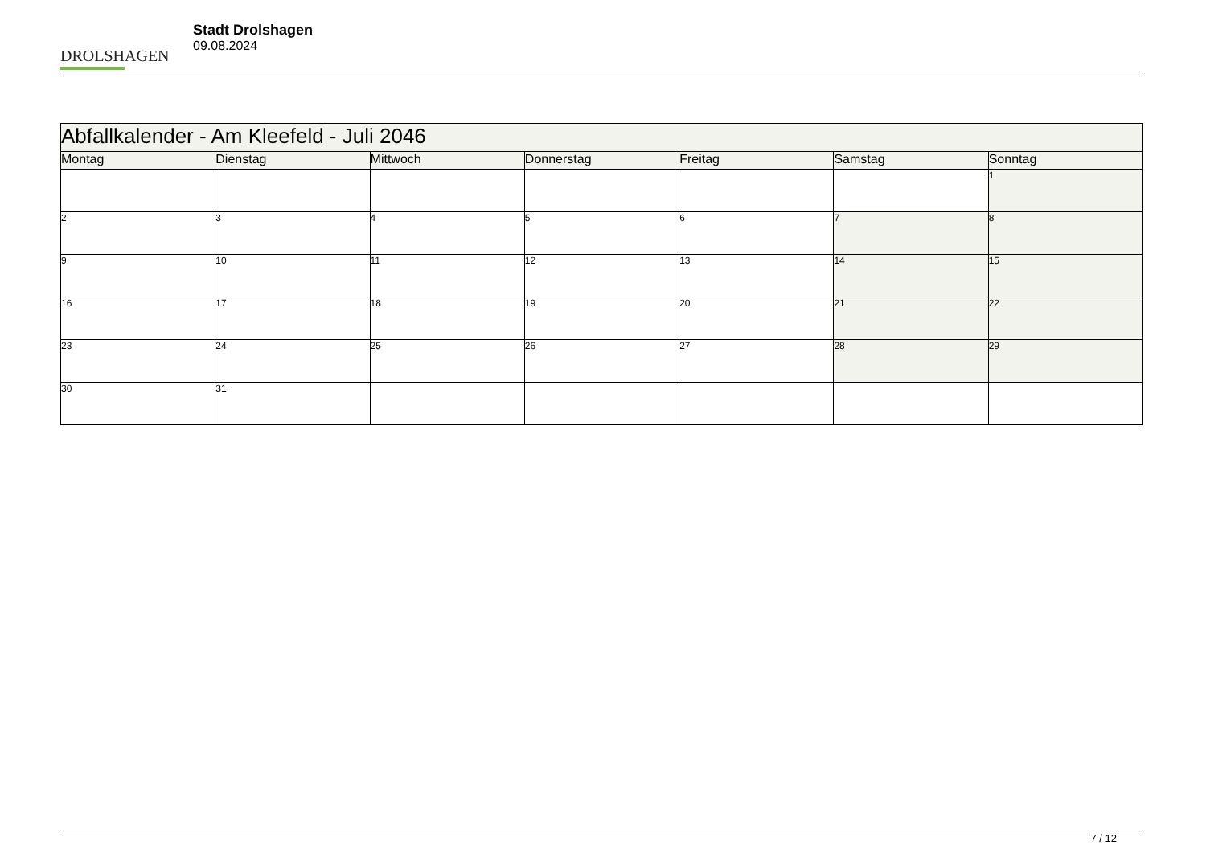DROLSHAGEN
Stadt Drolshagen
09.08.2024
| Abfallkalender - Am Kleefeld - Juli 2046 | | | | | | |
| Montag | Dienstag | Mittwoch | Donnerstag | Freitag | Samstag | Sonntag |
| | | | | | | 1 |
| 2 | 3 | 4 | 5 | 6 | 7 | 8 |
| 9 | 10 | 11 | 12 | 13 | 14 | 15 |
| 16 | 17 | 18 | 19 | 20 | 21 | 22 |
| 23 | 24 | 25 | 26 | 27 | 28 | 29 |
| 30 | 31 | | | | | |
7 / 12